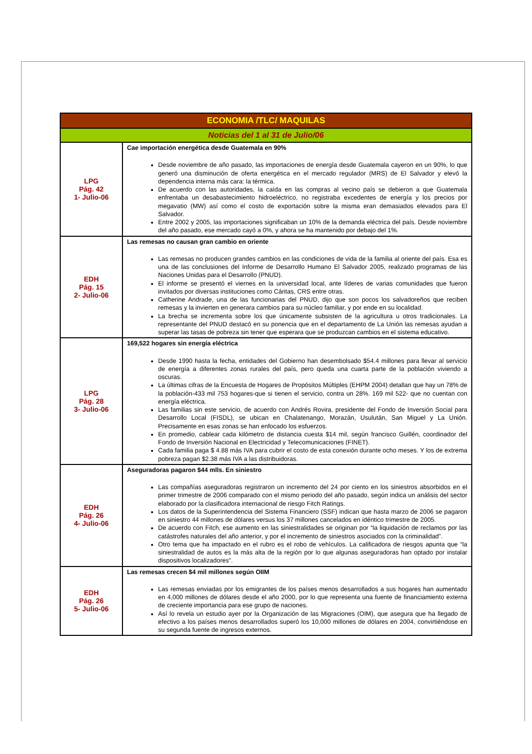| ECONOMIA /TLC/ MAQUILAS | |
| --- | --- |
| Noticias del 1 al 31 de Julio/06 | |
| LPG Pág. 42 1- Julio-06 | Cae importación energética desde Guatemala en 90% Desde noviembre de año pasado, las importaciones de energía desde Guatemala cayeron en un 90%, lo que generó una disminución de oferta energética en el mercado regulador (MRS) de El Salvador y elevó la dependencia interna más cara: la térmica. De acuerdo con las autoridades, la caída en las compras al vecino país se debieron a que Guatemala enfrentaba un desabastecimiento hidroeléctrico, no registraba excedentes de energía y los precios por megavatio (MW) así como el costo de exportación sobre la misma eran demasiados elevados para El Salvador. Entre 2002 y 2005, las importaciones significaban un 10% de la demanda eléctrica del país. Desde noviembre del año pasado, ese mercado cayó a 0%, y ahora se ha mantenido por debajo del 1%. |
| EDH Pág. 15 2- Julio-06 | Las remesas no causan gran cambio en oriente Las remesas no producen grandes cambios en las condiciones de vida de la familia al oriente del país. Esa es una de las conclusiones del Informe de Desarrollo Humano El Salvador 2005, realizado programas de las Naciones Unidas para el Desarrollo (PNUD). El informe se presentó el viernes en la universidad local, ante líderes de varias comunidades que fueron invitados por diversas instituciones como Cáritas, CRS entre otras. Catherine Andrade, una de las funcionarias del PNUD, dijo que son pocos los salvadoreños que reciben remesas y la invierten en generara cambios para su núcleo familiar, y por ende en su localidad. La brecha se incrementa sobre los que únicamente subsisten de la agricultura u otros tradicionales. La representante del PNUD destacó en su ponencia que en el departamento de La Unión las remesas ayudan a superar las tasas de pobreza sin tener que esperara que se produzcan cambios en el sistema educativo. |
| LPG Pág. 28 3- Julio-06 | 169,522 hogares sin energía eléctrica Desde 1990 hasta la fecha, entidades del Gobierno han desembolsado $54.4 millones para llevar al servicio de energía a diferentes zonas rurales del país, pero queda una cuarta parte de la población viviendo a oscuras. La últimas cifras de la Encuesta de Hogares de Propósitos Múltiples (EHPM 2004) detallan que hay un 78% de la población-433 mil 753 hogares-que si tienen el servicio, contra un 28%. 169 mil 522- que no cuentan con energía eléctrica. Las familias sin este servicio, de acuerdo con Andrés Rovira, presidente del Fondo de Inversión Social para Desarrollo Local (FISDL), se ubican en Chalatenango, Morazán, Usulután, San Miguel y La Unión. Precisamente en esas zonas se han enfocado los esfuerzos. En promedio, cablear cada kilómetro de distancia cuesta $14 mil, según francisco Guillén, coordinador del Fondo de Inversión Nacional en Electricidad y Telecomunicaciones (FINET). Cada familia paga $ 4.88 más IVA para cubrir el costo de esta conexión durante ocho meses. Y los de extrema pobreza pagan $2.38 más IVA a las distribuidoras. |
| EDH Pág. 26 4- Julio-06 | Aseguradoras pagaron $44 mlls. En siniestro Las compañías aseguradoras registraron un incremento del 24 por ciento en los siniestros absorbidos en el primer trimestre de 2006 comparado con el mismo periodo del año pasado, según indica un análisis del sector elaborado por la clasificadora internacional de riesgo Fitch Ratings. Los datos de la Superintendencia del Sistema Financiero (SSF) indican que hasta marzo de 2006 se pagaron en siniestro 44 millones de dólares versus los 37 millones cancelados en idéntico trimestre de 2005. De acuerdo con Fitch, ese aumento en las siniestralidades se originan por “la liquidación de reclamos por las catástrofes naturales del año anterior, y por el incremento de siniestros asociados con la criminalidad”. Otro tema que ha impactado en el rubro es el robo de vehículos. La calificadora de riesgos apunta que “la siniestralidad de autos es la más alta de la región por lo que algunas aseguradoras han optado por instalar dispositivos localizadores”. |
| EDH Pág. 26 5- Julio-06 | Las remesas crecen $4 mil millones según OIIM Las remesas enviadas por los emigrantes de los países menos desarrollados a sus hogares han aumentado en 4,000 millones de dólares desde el año 2000, por lo que representa una fuente de financiamiento externa de creciente importancia para ese grupo de naciones. Así lo revela un estudio ayer por la Organización de las Migraciones (OIM), que asegura que ha llegado de efectivo a los países menos desarrollados superó los 10,000 millones de dólares en 2004, convirtiéndose en su segunda fuente de ingresos externos. |